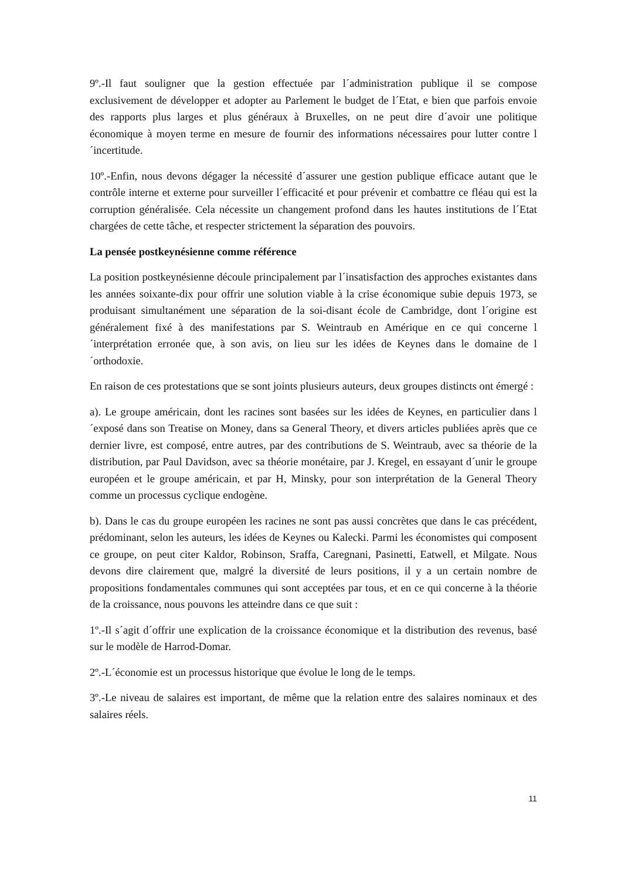9º.-Il faut souligner que la gestion effectuée par l´administration publique il se compose exclusivement de développer et adopter au Parlement le budget de l´Etat, e bien que parfois envoie des rapports plus larges et plus généraux à Bruxelles, on ne peut dire d´avoir une politique économique à moyen terme en mesure de fournir des informations nécessaires pour lutter contre l´incertitude.
10º.-Enfin, nous devons dégager la nécessité d´assurer une gestion publique efficace autant que le contrôle interne et externe pour surveiller l´efficacité et pour prévenir et combattre ce fléau qui est la corruption généralisée. Cela nécessite un changement profond dans les hautes institutions de l´Etat chargées de cette tâche, et respecter strictement la séparation des pouvoirs.
La pensée postkeynésienne comme référence
La position postkeynésienne découle principalement par l´insatisfaction des approches existantes dans les années soixante-dix pour offrir une solution viable à la crise économique subie depuis 1973, se produisant simultanément une séparation de la soi-disant école de Cambridge, dont l´origine est généralement fixé à des manifestations par S. Weintraub en Amérique en ce qui concerne l´interprétation erronée que, à son avis, on lieu sur les idées de Keynes dans le domaine de l´orthodoxie.
En raison de ces protestations que se sont joints plusieurs auteurs, deux groupes distincts ont émergé :
a). Le groupe américain, dont les racines sont basées sur les idées de Keynes, en particulier dans l´exposé dans son Treatise on Money, dans sa General Theory, et divers articles publiées après que ce dernier livre, est composé, entre autres, par des contributions de S. Weintraub, avec sa théorie de la distribution, par Paul Davidson, avec sa théorie monétaire, par J. Kregel, en essayant d´unir le groupe européen et le groupe américain, et par H, Minsky, pour son interprétation de la General Theory comme un processus cyclique endogène.
b). Dans le cas du groupe européen les racines ne sont pas aussi concrètes que dans le cas précédent, prédominant, selon les auteurs, les idées de Keynes ou Kalecki. Parmi les économistes qui composent ce groupe, on peut citer Kaldor, Robinson, Sraffa, Caregnani, Pasinetti, Eatwell, et Milgate. Nous devons dire clairement que, malgré la diversité de leurs positions, il y a un certain nombre de propositions fondamentales communes qui sont acceptées par tous, et en ce qui concerne à la théorie de la croissance, nous pouvons les atteindre dans ce que suit :
1º.-Il s´agit d´offrir une explication de la croissance économique et la distribution des revenus, basé sur le modèle de Harrod-Domar.
2º.-L´économie est un processus historique que évolue le long de le temps.
3º.-Le niveau de salaires est important, de même que la relation entre des salaires nominaux et des salaires réels.
11